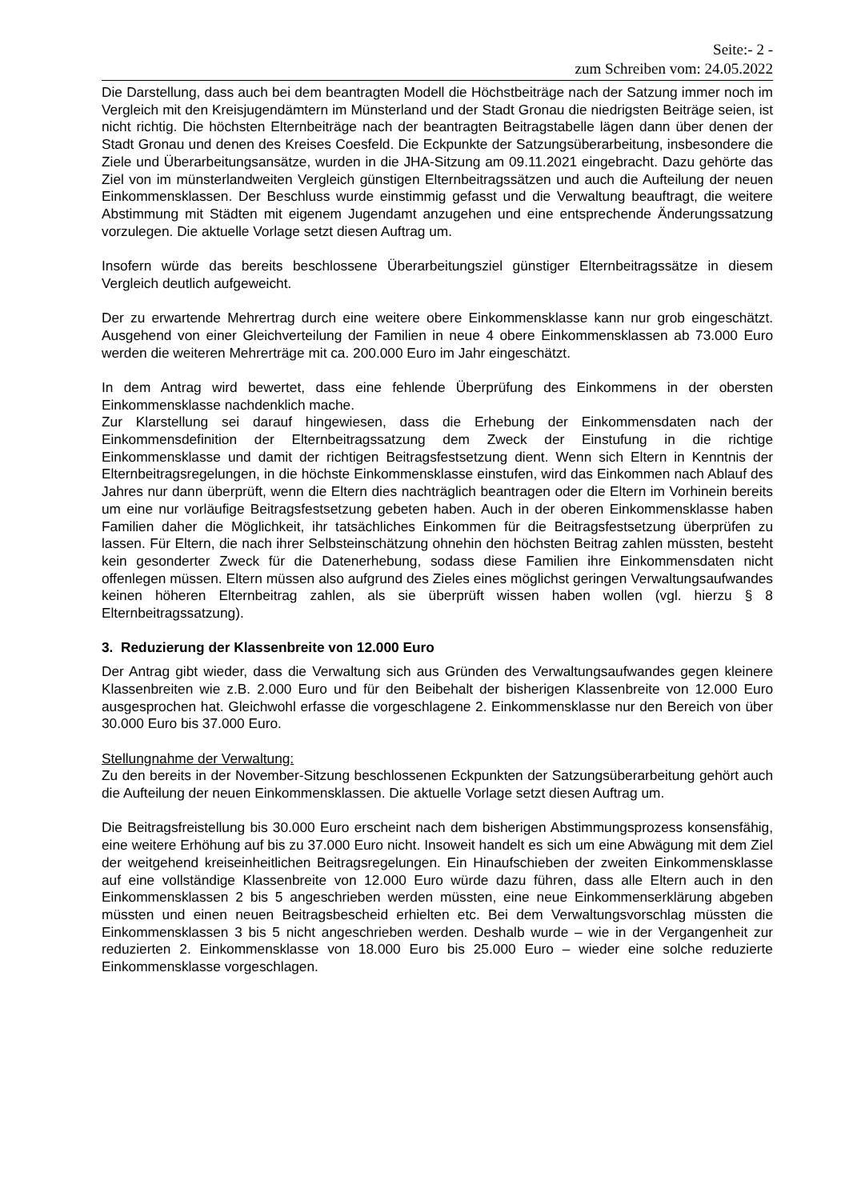Seite:- 2 -
zum Schreiben vom: 24.05.2022
Die Darstellung, dass auch bei dem beantragten Modell die Höchstbeiträge nach der Satzung immer noch im Vergleich mit den Kreisjugendämtern im Münsterland und der Stadt Gronau die niedrigsten Beiträge seien, ist nicht richtig. Die höchsten Elternbeiträge nach der beantragten Beitragstabelle lägen dann über denen der Stadt Gronau und denen des Kreises Coesfeld. Die Eckpunkte der Satzungsüberarbeitung, insbesondere die Ziele und Überarbeitungsansätze, wurden in die JHA-Sitzung am 09.11.2021 eingebracht. Dazu gehörte das Ziel von im münsterlandweiten Vergleich günstigen Elternbeitragssätzen und auch die Aufteilung der neuen Einkommensklassen. Der Beschluss wurde einstimmig gefasst und die Verwaltung beauftragt, die weitere Abstimmung mit Städten mit eigenem Jugendamt anzugehen und eine entsprechende Änderungssatzung vorzulegen. Die aktuelle Vorlage setzt diesen Auftrag um.
Insofern würde das bereits beschlossene Überarbeitungsziel günstiger Elternbeitragssätze in diesem Vergleich deutlich aufgeweicht.
Der zu erwartende Mehrertrag durch eine weitere obere Einkommensklasse kann nur grob eingeschätzt. Ausgehend von einer Gleichverteilung der Familien in neue 4 obere Einkommensklassen ab 73.000 Euro werden die weiteren Mehrerträge mit ca. 200.000 Euro im Jahr eingeschätzt.
In dem Antrag wird bewertet, dass eine fehlende Überprüfung des Einkommens in der obersten Einkommensklasse nachdenklich mache.
Zur Klarstellung sei darauf hingewiesen, dass die Erhebung der Einkommensdaten nach der Einkommensdefinition der Elternbeitragssatzung dem Zweck der Einstufung in die richtige Einkommensklasse und damit der richtigen Beitragsfestsetzung dient. Wenn sich Eltern in Kenntnis der Elternbeitragsregelungen, in die höchste Einkommensklasse einstufen, wird das Einkommen nach Ablauf des Jahres nur dann überprüft, wenn die Eltern dies nachträglich beantragen oder die Eltern im Vorhinein bereits um eine nur vorläufige Beitragsfestsetzung gebeten haben. Auch in der oberen Einkommensklasse haben Familien daher die Möglichkeit, ihr tatsächliches Einkommen für die Beitragsfestsetzung überprüfen zu lassen. Für Eltern, die nach ihrer Selbsteinschätzung ohnehin den höchsten Beitrag zahlen müssten, besteht kein gesonderter Zweck für die Datenerhebung, sodass diese Familien ihre Einkommensdaten nicht offenlegen müssen. Eltern müssen also aufgrund des Zieles eines möglichst geringen Verwaltungsaufwandes keinen höheren Elternbeitrag zahlen, als sie überprüft wissen haben wollen (vgl. hierzu § 8 Elternbeitragssatzung).
3. Reduzierung der Klassenbreite von 12.000 Euro
Der Antrag gibt wieder, dass die Verwaltung sich aus Gründen des Verwaltungsaufwandes gegen kleinere Klassenbreiten wie z.B. 2.000 Euro und für den Beibehalt der bisherigen Klassenbreite von 12.000 Euro ausgesprochen hat. Gleichwohl erfasse die vorgeschlagene 2. Einkommensklasse nur den Bereich von über 30.000 Euro bis 37.000 Euro.
Stellungnahme der Verwaltung:
Zu den bereits in der November-Sitzung beschlossenen Eckpunkten der Satzungsüberarbeitung gehört auch die Aufteilung der neuen Einkommensklassen. Die aktuelle Vorlage setzt diesen Auftrag um.
Die Beitragsfreistellung bis 30.000 Euro erscheint nach dem bisherigen Abstimmungsprozess konsensfähig, eine weitere Erhöhung auf bis zu 37.000 Euro nicht. Insoweit handelt es sich um eine Abwägung mit dem Ziel der weitgehend kreiseinheitlichen Beitragsregelungen. Ein Hinaufschieben der zweiten Einkommensklasse auf eine vollständige Klassenbreite von 12.000 Euro würde dazu führen, dass alle Eltern auch in den Einkommensklassen 2 bis 5 angeschrieben werden müssten, eine neue Einkommenserklärung abgeben müssten und einen neuen Beitragsbescheid erhielten etc. Bei dem Verwaltungsvorschlag müssten die Einkommensklassen 3 bis 5 nicht angeschrieben werden. Deshalb wurde – wie in der Vergangenheit zur reduzierten 2. Einkommensklasse von 18.000 Euro bis 25.000 Euro – wieder eine solche reduzierte Einkommensklasse vorgeschlagen.